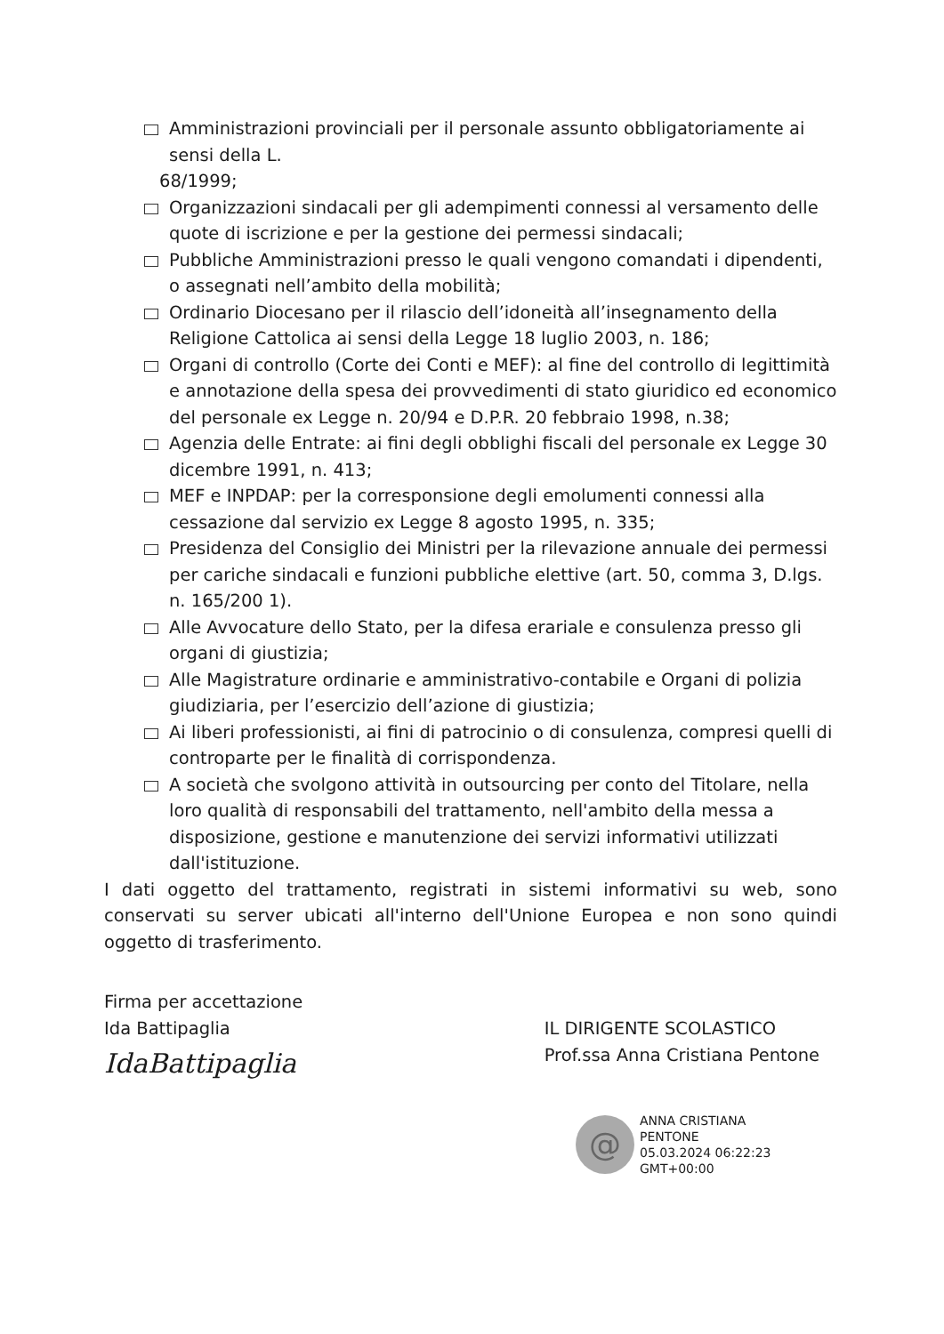Amministrazioni provinciali per il personale assunto obbligatoriamente ai sensi della L.
68/1999;
Organizzazioni sindacali per gli adempimenti connessi al versamento delle quote di iscrizione e per la gestione dei permessi sindacali;
Pubbliche Amministrazioni presso le quali vengono comandati i dipendenti, o assegnati nell’ambito della mobilità;
Ordinario Diocesano per il rilascio dell’idoneità all’insegnamento della Religione Cattolica ai sensi della Legge 18 luglio 2003, n. 186;
Organi di controllo (Corte dei Conti e MEF): al fine del controllo di legittimità e annotazione della spesa dei provvedimenti di stato giuridico ed economico del personale ex Legge n. 20/94 e D.P.R. 20 febbraio 1998, n.38;
Agenzia delle Entrate: ai fini degli obblighi fiscali del personale ex Legge 30 dicembre 1991, n. 413;
MEF e INPDAP: per la corresponsione degli emolumenti connessi alla cessazione dal servizio ex Legge 8 agosto 1995, n. 335;
Presidenza del Consiglio dei Ministri per la rilevazione annuale dei permessi per cariche sindacali e funzioni pubbliche elettive (art. 50, comma 3, D.lgs. n. 165/200 1).
Alle Avvocature dello Stato, per la difesa erariale e consulenza presso gli organi di giustizia;
Alle Magistrature ordinarie e amministrativo-contabile e Organi di polizia giudiziaria, per l’esercizio dell’azione di giustizia;
Ai liberi professionisti, ai fini di patrocinio o di consulenza, compresi quelli di controparte per le finalità di corrispondenza.
A società che svolgono attività in outsourcing per conto del Titolare, nella loro qualità di responsabili del trattamento, nell'ambito della messa a disposizione, gestione e manutenzione dei servizi informativi utilizzati dall'istituzione.
I dati oggetto del trattamento, registrati in sistemi informativi su web, sono conservati su server ubicati all'interno dell'Unione Europea e non sono quindi oggetto di trasferimento.
Firma per accettazione
Ida Battipaglia
IdaBattipaglia
IL DIRIGENTE SCOLASTICO
Prof.ssa Anna Cristiana Pentone
@
ANNA CRISTIANA
PENTONE
05.03.2024 06:22:23
GMT+00:00